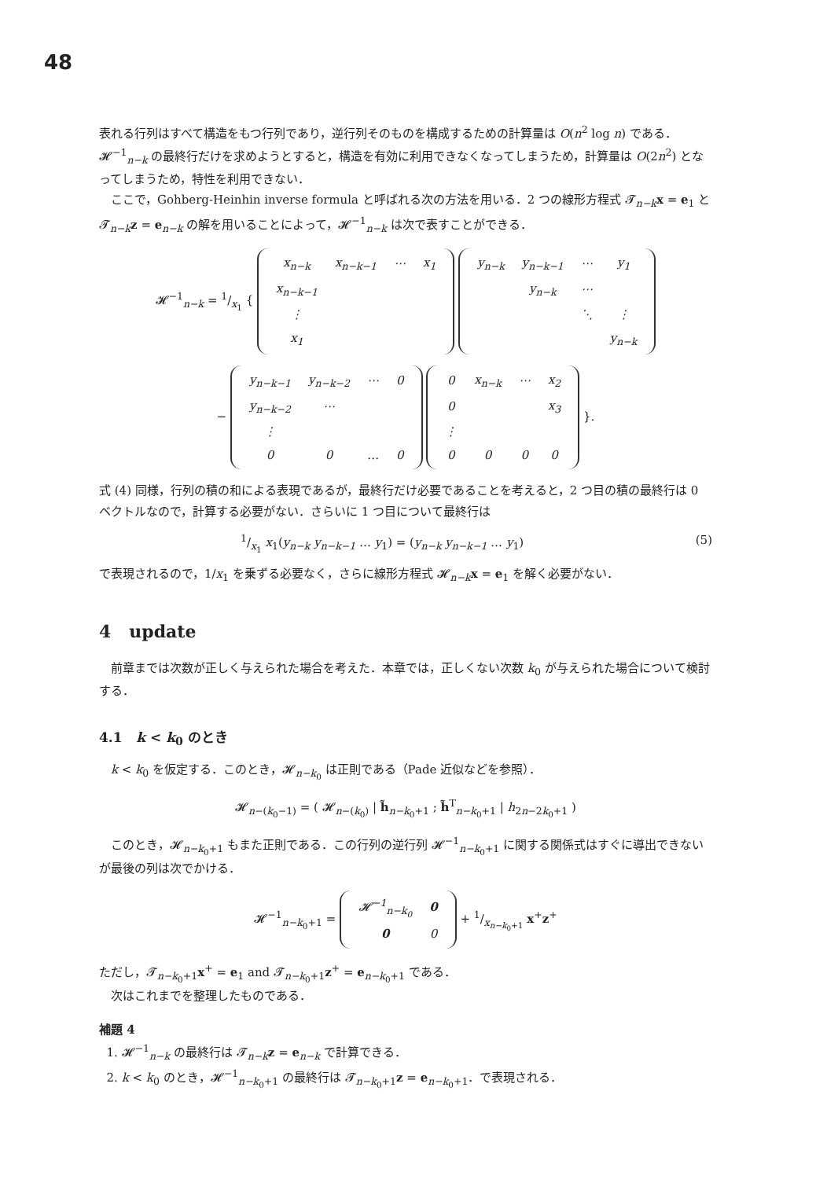48
表れる行列はすべて構造をもつ行列であり，逆行列そのものを構成するための計算量は O(n<sup>2</sup> log n) である．𝓗<sup>−1</sup><sub>n−k</sub> の最終行だけを求めようとすると，構造を有効に利用できなくなってしまうため，計算量は O(2n<sup>2</sup>) となってしまうため，特性を利用できない．
ここで，Gohberg-Heinhin inverse formula と呼ばれる次の方法を用いる．2 つの線形方程式 𝓣<sub>n−k</sub>x = e<sub>1</sub> と 𝓣<sub>n−k</sub>z = e<sub>n−k</sub> の解を用いることによって，𝓗<sup>−1</sup><sub>n−k</sub> は次で表すことができる．
𝓗<sup>−1</sup><sub>n−k</sub> = 1/x<sub>1</sub> {
| x<sub>n−k</sub> | x<sub>n−k−1</sub> | ⋯ | x<sub>1</sub> |
| x<sub>n−k−1</sub> | | | |
| ⋮ | | | |
| x<sub>1</sub> | | | |
| y<sub>n−k</sub> | y<sub>n−k−1</sub> | ⋯ | y<sub>1</sub> |
| | y<sub>n−k</sub> | ⋯ | |
| | | ⋱ | ⋮ |
| | | | y<sub>n−k</sub> |
−
| y<sub>n−k−1</sub> | y<sub>n−k−2</sub> | ⋯ | 0 |
| y<sub>n−k−2</sub> | ⋯ | | |
| ⋮ | | | |
| 0 | 0 | … | 0 |
| 0 | x<sub>n−k</sub> | ⋯ | x<sub>2</sub> |
| 0 | | | x<sub>3</sub> |
| ⋮ | | | |
| 0 | 0 | 0 | 0 |
}.
式 (4) 同様，行列の積の和による表現であるが，最終行だけ必要であることを考えると，2 つ目の積の最終行は 0 ベクトルなので，計算する必要がない．さらいに 1 つ目について最終行は
1/x<sub>1</sub> x<sub>1</sub>(y<sub>n−k</sub> y<sub>n−k−1</sub> … y<sub>1</sub>) = (y<sub>n−k</sub> y<sub>n−k−1</sub> … y<sub>1</sub>) (5)
で表現されるので，1/x<sub>1</sub> を乗ずる必要なく，さらに線形方程式 𝓗<sub>n−k</sub>x = e<sub>1</sub> を解く必要がない．
4 update
前章までは次数が正しく与えられた場合を考えた．本章では，正しくない次数 k<sub>0</sub> が与えられた場合について検討する．
4.1 k < k<sub>0</sub> のとき
k < k<sub>0</sub> を仮定する．このとき，𝓗<sub>n−k<sub>0</sub></sub> は正則である（Pade 近似などを参照）．
𝓗<sub>n−(k<sub>0</sub>−1)</sub> = ( 𝓗<sub>n−(k<sub>0</sub>)</sub> | h̃<sub>n−k<sub>0</sub>+1</sub> ; h̃<sup>T</sup><sub>n−k<sub>0</sub>+1</sub> | h<sub>2n−2k<sub>0</sub>+1</sub> )
このとき，𝓗<sub>n−k<sub>0</sub>+1</sub> もまた正則である．この行列の逆行列 𝓗<sup>−1</sup><sub>n−k<sub>0</sub>+1</sub> に関する関係式はすぐに導出できないが最後の列は次でかける．
𝓗<sup>−1</sup><sub>n−k<sub>0</sub>+1</sub> =
| 𝓗<sup>−1</sup><sub>n−k<sub>0</sub></sub> | 0 |
| 0 | 0 |
+ 1/x<sub>n−k<sub>0</sub>+1</sub> x<sup>+</sup>z<sup>+</sup>
ただし，𝓣<sub>n−k<sub>0</sub>+1</sub>x<sup>+</sup> = e<sub>1</sub> and 𝓣<sub>n−k<sub>0</sub>+1</sub>z<sup>+</sup> = e<sub>n−k<sub>0</sub>+1</sub> である．
次はこれまでを整理したものである．
補題 4
1. 𝓗<sup>−1</sup><sub>n−k</sub> の最終行は 𝓣<sub>n−k</sub>z = e<sub>n−k</sub> で計算できる．
2. k < k<sub>0</sub> のとき，𝓗<sup>−1</sup><sub>n−k<sub>0</sub>+1</sub> の最終行は 𝓣<sub>n−k<sub>0</sub>+1</sub>z = e<sub>n−k<sub>0</sub>+1</sub>．で表現される．